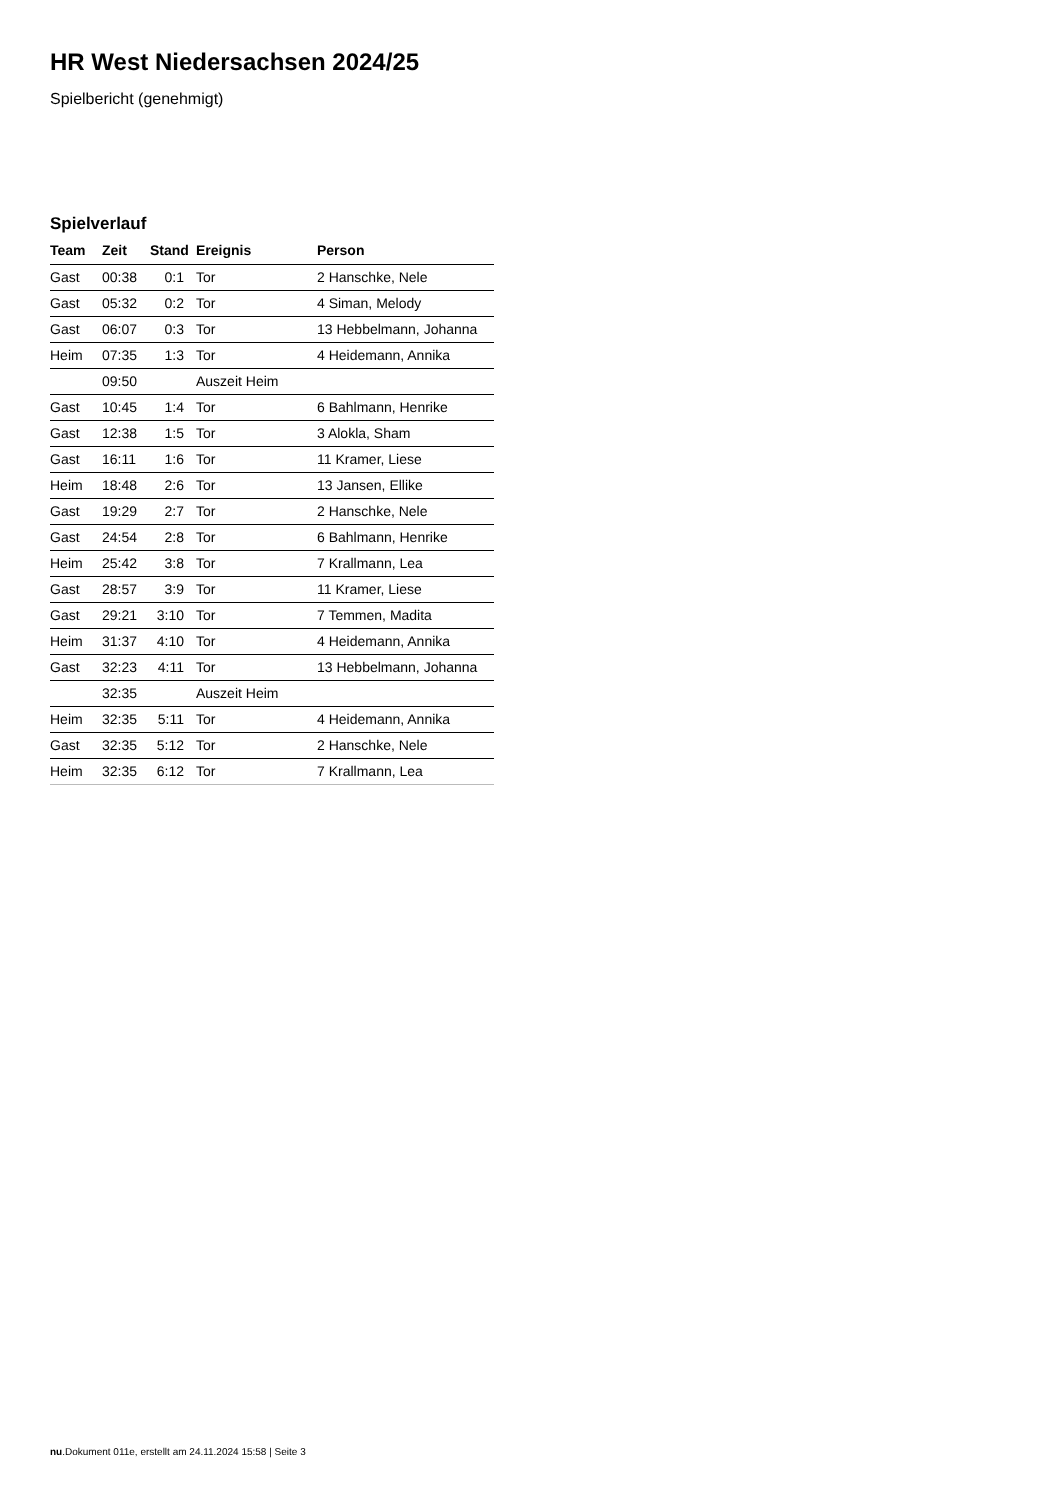HR West Niedersachsen 2024/25
Spielbericht (genehmigt)
Spielverlauf
| Team | Zeit | Stand | Ereignis | Person |
| --- | --- | --- | --- | --- |
| Gast | 00:38 | 0:1 | Tor | 2 Hanschke, Nele |
| Gast | 05:32 | 0:2 | Tor | 4 Siman, Melody |
| Gast | 06:07 | 0:3 | Tor | 13 Hebbelmann, Johanna |
| Heim | 07:35 | 1:3 | Tor | 4 Heidemann, Annika |
| | 09:50 | | Auszeit Heim | |
| Gast | 10:45 | 1:4 | Tor | 6 Bahlmann, Henrike |
| Gast | 12:38 | 1:5 | Tor | 3 Alokla, Sham |
| Gast | 16:11 | 1:6 | Tor | 11 Kramer, Liese |
| Heim | 18:48 | 2:6 | Tor | 13 Jansen, Ellike |
| Gast | 19:29 | 2:7 | Tor | 2 Hanschke, Nele |
| Gast | 24:54 | 2:8 | Tor | 6 Bahlmann, Henrike |
| Heim | 25:42 | 3:8 | Tor | 7 Krallmann, Lea |
| Gast | 28:57 | 3:9 | Tor | 11 Kramer, Liese |
| Gast | 29:21 | 3:10 | Tor | 7 Temmen, Madita |
| Heim | 31:37 | 4:10 | Tor | 4 Heidemann, Annika |
| Gast | 32:23 | 4:11 | Tor | 13 Hebbelmann, Johanna |
| | 32:35 | | Auszeit Heim | |
| Heim | 32:35 | 5:11 | Tor | 4 Heidemann, Annika |
| Gast | 32:35 | 5:12 | Tor | 2 Hanschke, Nele |
| Heim | 32:35 | 6:12 | Tor | 7 Krallmann, Lea |
nu.Dokument 011e, erstellt am 24.11.2024 15:58 | Seite 3